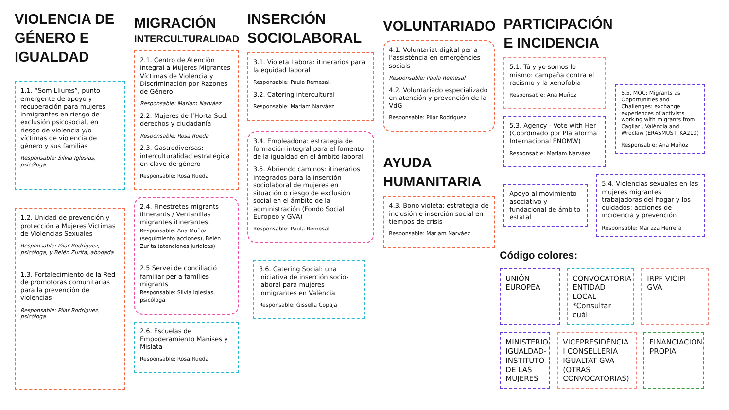VIOLENCIA DE GÉNERO E IGUALDAD
1.1. “Som Lliures”, punto emergente de apoyo y recuperación para mujeres inmigrantes en riesgo de exclusión psicosocial, en riesgo de violencia y/o víctimas de violencia de género y sus familias
Responsable: Silvia Iglesias, psicóloga
1.2. Unidad de prevención y protección a Mujeres Víctimas de Violencias Sexuales
Responsable: Pilar Rodríguez, psicóloga, y Belén Zurita, abogada
1.3. Fortalecimiento de la Red de promotoras comunitarias para la prevención de violencias
Responsable: Pilar Rodríguez, psicóloga
MIGRACIÓN
INTERCULTURALIDAD
2.1. Centro de Atención Integral a Mujeres Migrantes Víctimas de Violencia y Discriminación por Razones de Género
Responsable: Mariam Narváez
2.2. Mujeres de l’Horta Sud: derechos y ciudadanía
Responsable: Rosa Rueda
2.3. Gastrodiversas: interculturalidad estratégica en clave de género
Responsable: Rosa Rueda
2.4. Finestretes migrants itinerants / Ventanillas migrantes itinerantes
Responsable: Ana Muñoz (seguimiento acciones), Belén Zurita (atenciones jurídicas)
2.5 Servei de conciliació familiar per a famílies migrants
Responsable: Silvia Iglesias, psicóloga
2.6. Escuelas de Empoderamiento Manises y Mislata
Responsable: Rosa Rueda
INSERCIÓN SOCIOLABORAL
3.1. Violeta Labora: itinerarios para la equidad laboral
Responsable: Paula Remesal,
3.2. Catering intercultural
Responsable: Mariam Narváez
3.4. Empleadona: estrategia de formación integral para el fomento de la igualdad en el ámbito laboral
3.5. Abriendo caminos: itinerarios integrados para la inserción sociolaboral de mujeres en situación o riesgo de exclusión social en el ámbito de la administración (Fondo Social Europeo y GVA)
Responsable: Paula Remesal
3.6. Catering Social: una iniciativa de inserción socio-laboral para mujeres inmigrantes en València
Responsable: Gissella Copaja
VOLUNTARIADO
4.1. Voluntariat digital per a l’assistència en emergències socials
Responsable: Paula Remesal
4.2. Voluntariado especializado en atención y prevención de la VdG
Responsable: Pilar Rodríguez
AYUDA HUMANITARIA
4.3. Bono violeta: estrategia de inclusión e inserción social en tiempos de crisis
Responsable: Mariam Narváez
PARTICIPACIÓN
E INCIDENCIA
5.1. Tú y yo somos lo mismo: campaña contra el racismo y la xenofobia
Responsable: Ana Muñoz
5.3. Agency - Vote with Her (Coordinado por Plataforma Internacional ENOMW)
Responsable: Mariam Narváez
5.5. MOC: Migrants as Opportunities and Challenges: exchange experiences of activists working with migrants from Cagliari, València and Wroclaw (ERASMUS+ KA210)
Responsable: Ana Muñoz
Apoyo al movimiento asociativo y fundacional de ámbito estatal
5.4. Violencias sexuales en las mujeres migrantes trabajadoras del hogar y los cuidados: acciones de incidencia y prevención
Responsable: Marizza Herrera
Código colores:
UNIÓN EUROPEA
CONVOCATORIA ENTIDAD LOCAL *Consultar cuál
IRPF-VICIPI-GVA
MINISTERIO IGUALDAD-INSTITUTO DE LAS MUJERES
VICEPRESIDÈNCIA I CONSELLERIA IGUALTAT GVA (OTRAS CONVOCATORIAS)
FINANCIACIÓN PROPIA